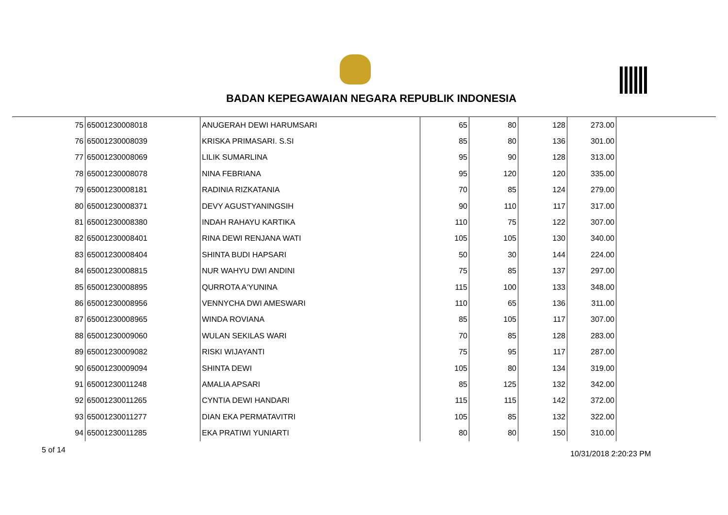BADAN KEPEGAWAIAN NEGARA REPUBLIK INDONESIA
| 75 | 65001230008018 | ANUGERAH DEWI HARUMSARI | 65 | 80 | 128 | 273.00 |
| 76 | 65001230008039 | KRISKA PRIMASARI. S.SI | 85 | 80 | 136 | 301.00 |
| 77 | 65001230008069 | LILIK SUMARLINA | 95 | 90 | 128 | 313.00 |
| 78 | 65001230008078 | NINA FEBRIANA | 95 | 120 | 120 | 335.00 |
| 79 | 65001230008181 | RADINIA RIZKATANIA | 70 | 85 | 124 | 279.00 |
| 80 | 65001230008371 | DEVY AGUSTYANINGSIH | 90 | 110 | 117 | 317.00 |
| 81 | 65001230008380 | INDAH RAHAYU KARTIKA | 110 | 75 | 122 | 307.00 |
| 82 | 65001230008401 | RINA DEWI RENJANA WATI | 105 | 105 | 130 | 340.00 |
| 83 | 65001230008404 | SHINTA BUDI HAPSARI | 50 | 30 | 144 | 224.00 |
| 84 | 65001230008815 | NUR WAHYU DWI ANDINI | 75 | 85 | 137 | 297.00 |
| 85 | 65001230008895 | QURROTA A'YUNINA | 115 | 100 | 133 | 348.00 |
| 86 | 65001230008956 | VENNYCHA DWI AMESWARI | 110 | 65 | 136 | 311.00 |
| 87 | 65001230008965 | WINDA ROVIANA | 85 | 105 | 117 | 307.00 |
| 88 | 65001230009060 | WULAN SEKILAS WARI | 70 | 85 | 128 | 283.00 |
| 89 | 65001230009082 | RISKI WIJAYANTI | 75 | 95 | 117 | 287.00 |
| 90 | 65001230009094 | SHINTA DEWI | 105 | 80 | 134 | 319.00 |
| 91 | 65001230011248 | AMALIA APSARI | 85 | 125 | 132 | 342.00 |
| 92 | 65001230011265 | CYNTIA DEWI HANDARI | 115 | 115 | 142 | 372.00 |
| 93 | 65001230011277 | DIAN EKA PERMATAVITRI | 105 | 85 | 132 | 322.00 |
| 94 | 65001230011285 | EKA PRATIWI YUNIARTI | 80 | 80 | 150 | 310.00 |
5 of 14 10/31/2018 2:20:23 PM